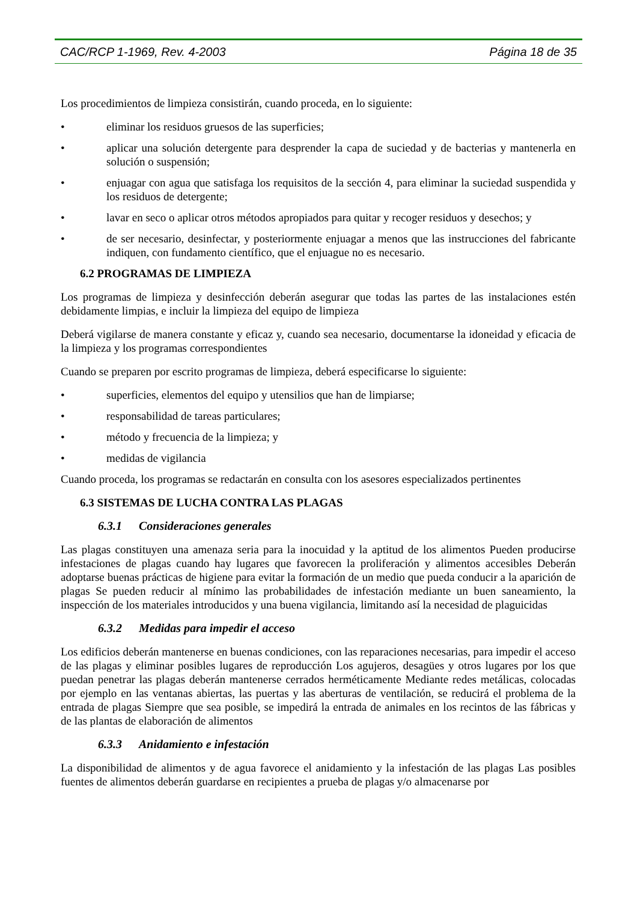CAC/RCP 1-1969, Rev. 4-2003 Página 18 de 35
Los procedimientos de limpieza consistirán, cuando proceda, en lo siguiente:
• eliminar los residuos gruesos de las superficies;
• aplicar una solución detergente para desprender la capa de suciedad y de bacterias y mantenerla en solución o suspensión;
• enjuagar con agua que satisfaga los requisitos de la sección 4, para eliminar la suciedad suspendida y los residuos de detergente;
• lavar en seco o aplicar otros métodos apropiados para quitar y recoger residuos y desechos; y
• de ser necesario, desinfectar, y posteriormente enjuagar a menos que las instrucciones del fabricante indiquen, con fundamento científico, que el enjuague no es necesario.
6.2 PROGRAMAS DE LIMPIEZA
Los programas de limpieza y desinfección deberán asegurar que todas las partes de las instalaciones estén debidamente limpias, e incluir la limpieza del equipo de limpieza
Deberá vigilarse de manera constante y eficaz y, cuando sea necesario, documentarse la idoneidad y eficacia de la limpieza y los programas correspondientes
Cuando se preparen por escrito programas de limpieza, deberá especificarse lo siguiente:
• superficies, elementos del equipo y utensilios que han de limpiarse;
• responsabilidad de tareas particulares;
• método y frecuencia de la limpieza; y
• medidas de vigilancia
Cuando proceda, los programas se redactarán en consulta con los asesores especializados pertinentes
6.3 SISTEMAS DE LUCHA CONTRA LAS PLAGAS
6.3.1 Consideraciones generales
Las plagas constituyen una amenaza seria para la inocuidad y la aptitud de los alimentos Pueden producirse infestaciones de plagas cuando hay lugares que favorecen la proliferación y alimentos accesibles Deberán adoptarse buenas prácticas de higiene para evitar la formación de un medio que pueda conducir a la aparición de plagas Se pueden reducir al mínimo las probabilidades de infestación mediante un buen saneamiento, la inspección de los materiales introducidos y una buena vigilancia, limitando así la necesidad de plaguicidas
6.3.2 Medidas para impedir el acceso
Los edificios deberán mantenerse en buenas condiciones, con las reparaciones necesarias, para impedir el acceso de las plagas y eliminar posibles lugares de reproducción Los agujeros, desagües y otros lugares por los que puedan penetrar las plagas deberán mantenerse cerrados herméticamente Mediante redes metálicas, colocadas por ejemplo en las ventanas abiertas, las puertas y las aberturas de ventilación, se reducirá el problema de la entrada de plagas Siempre que sea posible, se impedirá la entrada de animales en los recintos de las fábricas y de las plantas de elaboración de alimentos
6.3.3 Anidamiento e infestación
La disponibilidad de alimentos y de agua favorece el anidamiento y la infestación de las plagas Las posibles fuentes de alimentos deberán guardarse en recipientes a prueba de plagas y/o almacenarse por